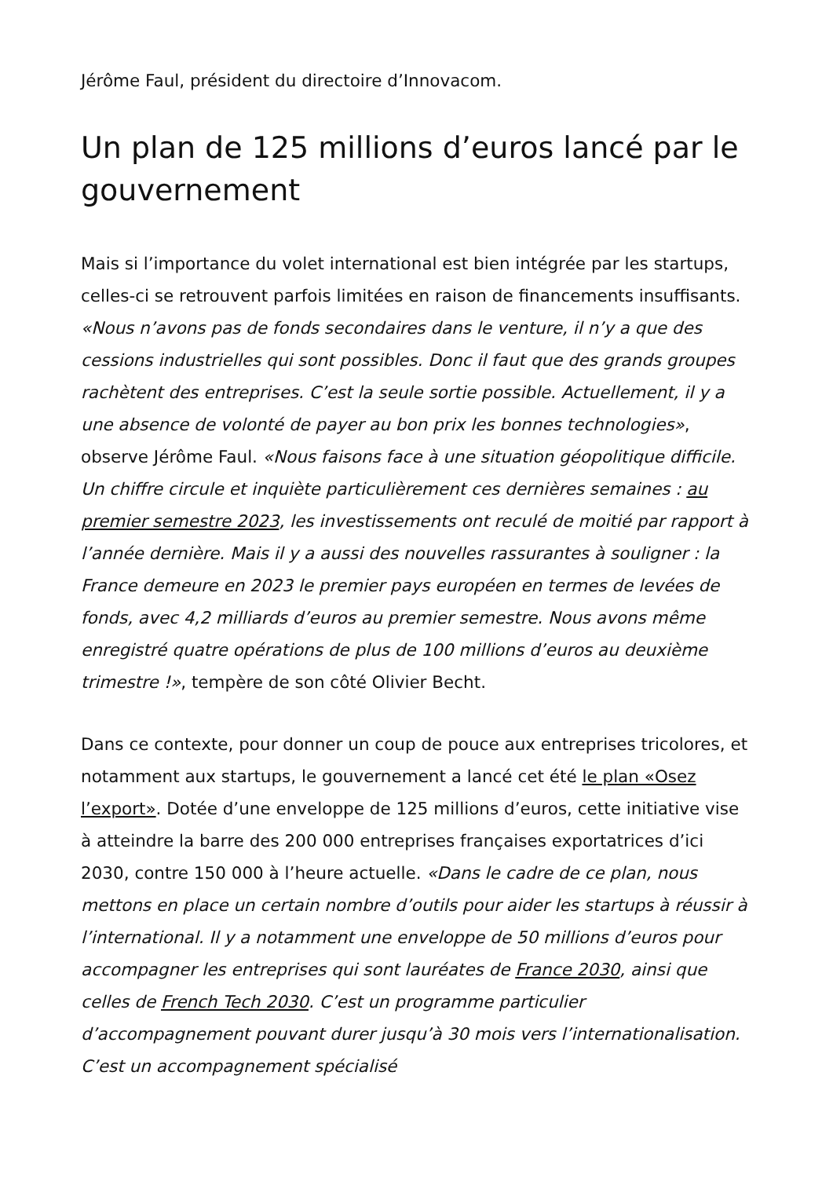Jérôme Faul, président du directoire d’Innovacom.
Un plan de 125 millions d’euros lancé par le gouvernement
Mais si l’importance du volet international est bien intégrée par les startups, celles-ci se retrouvent parfois limitées en raison de financements insuffisants. «Nous n’avons pas de fonds secondaires dans le venture, il n’y a que des cessions industrielles qui sont possibles. Donc il faut que des grands groupes rachètent des entreprises. C’est la seule sortie possible. Actuellement, il y a une absence de volonté de payer au bon prix les bonnes technologies», observe Jérôme Faul. «Nous faisons face à une situation géopolitique difficile. Un chiffre circule et inquiète particulièrement ces dernières semaines : au premier semestre 2023, les investissements ont reculé de moitié par rapport à l’année dernière. Mais il y a aussi des nouvelles rassurantes à souligner : la France demeure en 2023 le premier pays européen en termes de levées de fonds, avec 4,2 milliards d’euros au premier semestre. Nous avons même enregistré quatre opérations de plus de 100 millions d’euros au deuxième trimestre !», tempère de son côté Olivier Becht.
Dans ce contexte, pour donner un coup de pouce aux entreprises tricolores, et notamment aux startups, le gouvernement a lancé cet été le plan «Osez l’export». Dotée d’une enveloppe de 125 millions d’euros, cette initiative vise à atteindre la barre des 200 000 entreprises françaises exportatrices d’ici 2030, contre 150 000 à l’heure actuelle. «Dans le cadre de ce plan, nous mettons en place un certain nombre d’outils pour aider les startups à réussir à l’international. Il y a notamment une enveloppe de 50 millions d’euros pour accompagner les entreprises qui sont lauréates de France 2030, ainsi que celles de French Tech 2030. C’est un programme particulier d’accompagnement pouvant durer jusqu’à 30 mois vers l’internationalisation. C’est un accompagnement spécialisé